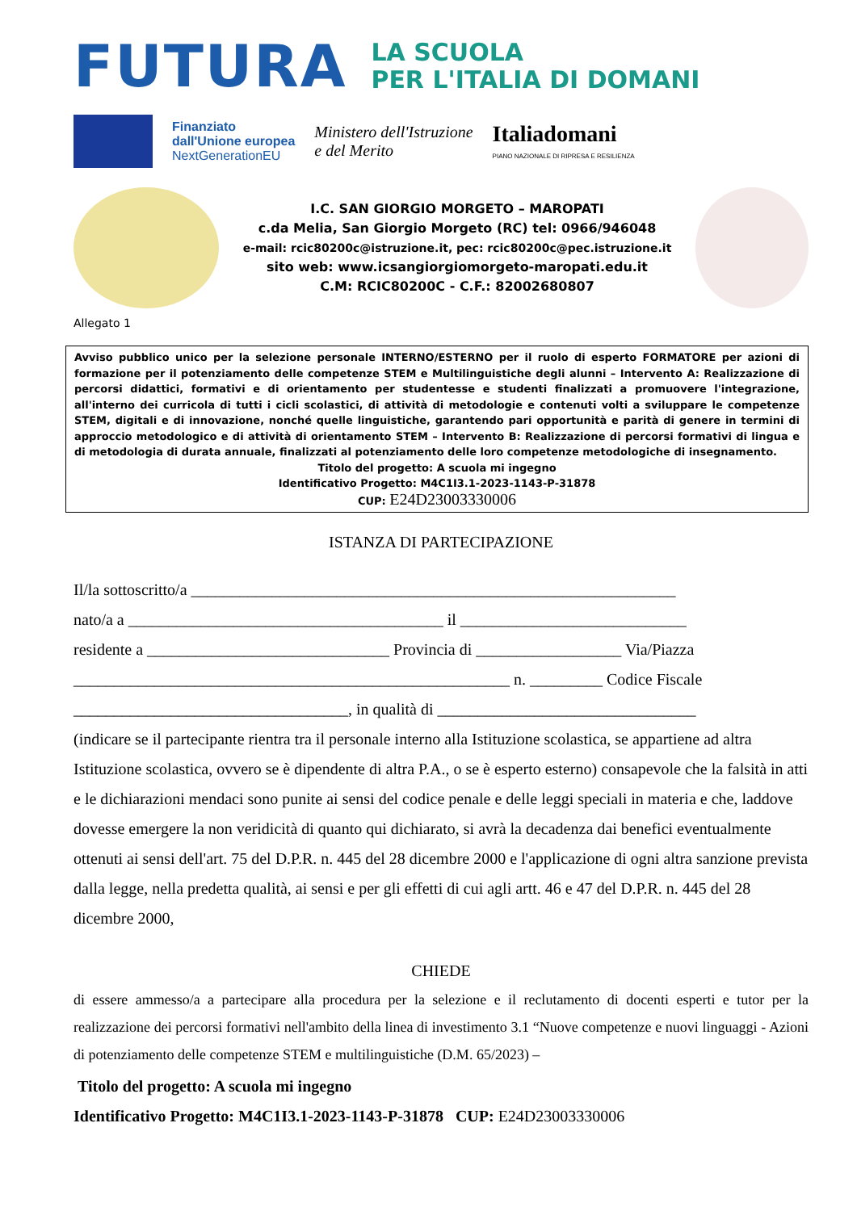FUTURA
LA SCUOLA
PER L'ITALIA DI DOMANI
Finanziato
dall'Unione europea
NextGenerationEU
Ministero dell'Istruzione
e del Merito
Italiadomani
PIANO NAZIONALE DI RIPRESA E RESILIENZA
I.C. SAN GIORGIO MORGETO – MAROPATI
c.da Melia, San Giorgio Morgeto (RC) tel: 0966/946048
e-mail: rcic80200c@istruzione.it, pec: rcic80200c@pec.istruzione.it
sito web: www.icsangiorgiomorgeto-maropati.edu.it
C.M: RCIC80200C - C.F.: 82002680807
Allegato 1
Avviso pubblico unico per la selezione personale INTERNO/ESTERNO per il ruolo di esperto FORMATORE per azioni di formazione per il potenziamento delle competenze STEM e Multilinguistiche degli alunni – Intervento A: Realizzazione di percorsi didattici, formativi e di orientamento per studentesse e studenti finalizzati a promuovere l'integrazione, all'interno dei curricola di tutti i cicli scolastici, di attività di metodologie e contenuti volti a sviluppare le competenze STEM, digitali e di innovazione, nonché quelle linguistiche, garantendo pari opportunità e parità di genere in termini di approccio metodologico e di attività di orientamento STEM – Intervento B: Realizzazione di percorsi formativi di lingua e di metodologia di durata annuale, finalizzati al potenziamento delle loro competenze metodologiche di insegnamento.
Titolo del progetto: A scuola mi ingegno
Identificativo Progetto: M4C1I3.1-2023-1143-P-31878
CUP: E24D23003330006
ISTANZA DI PARTECIPAZIONE
Il/la sottoscritto/a ____________________________________________________________
nato/a a _______________________________________ il ____________________________
residente a ______________________________ Provincia di __________________ Via/Piazza
______________________________________________________ n. _________ Codice Fiscale
__________________________________, in qualità di ________________________________
(indicare se il partecipante rientra tra il personale interno alla Istituzione scolastica, se appartiene ad altra Istituzione scolastica, ovvero se è dipendente di altra P.A., o se è esperto esterno) consapevole che la falsità in atti e le dichiarazioni mendaci sono punite ai sensi del codice penale e delle leggi speciali in materia e che, laddove dovesse emergere la non veridicità di quanto qui dichiarato, si avrà la decadenza dai benefici eventualmente ottenuti ai sensi dell'art. 75 del D.P.R. n. 445 del 28 dicembre 2000 e l'applicazione di ogni altra sanzione prevista dalla legge, nella predetta qualità, ai sensi e per gli effetti di cui agli artt. 46 e 47 del D.P.R. n. 445 del 28 dicembre 2000,
CHIEDE
di essere ammesso/a a partecipare alla procedura per la selezione e il reclutamento di docenti esperti e tutor per la realizzazione dei percorsi formativi nell'ambito della linea di investimento 3.1 “Nuove competenze e nuovi linguaggi - Azioni di potenziamento delle competenze STEM e multilinguistiche (D.M. 65/2023) –
Titolo del progetto: A scuola mi ingegno
Identificativo Progetto: M4C1I3.1-2023-1143-P-31878 CUP: E24D23003330006